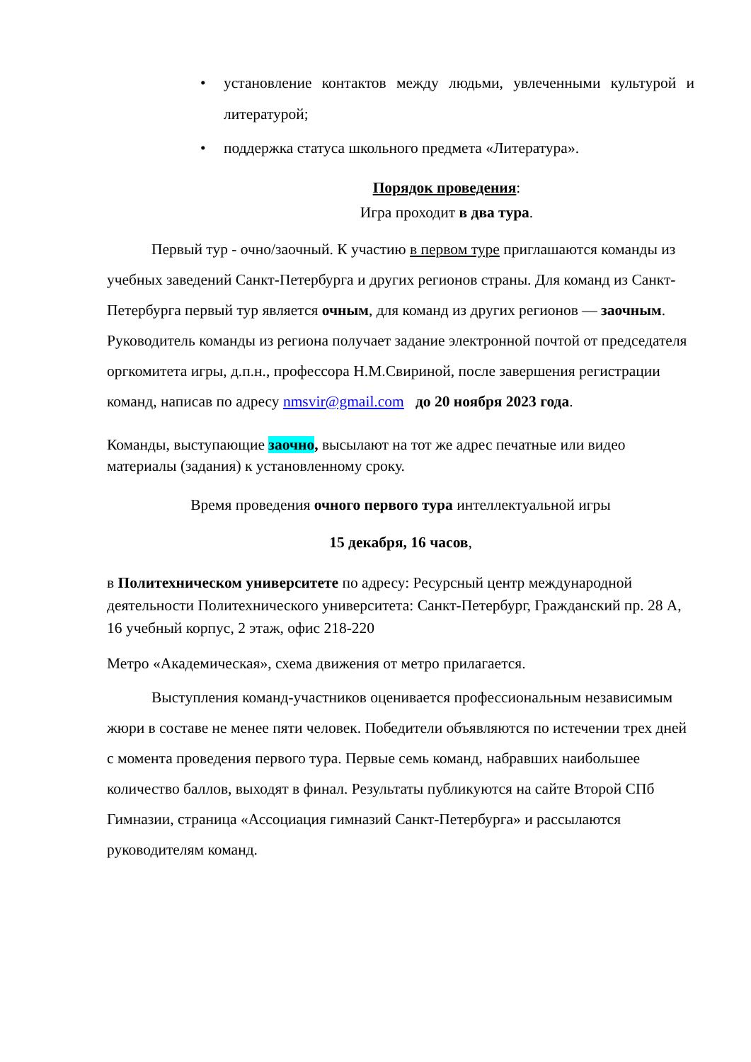• установление контактов между людьми, увлеченными культурой и литературой;
• поддержка статуса школьного предмета «Литература».
Порядок проведения:
Игра проходит в два тура.
Первый тур - очно/заочный. К участию в первом туре приглашаются команды из учебных заведений Санкт-Петербурга и других регионов страны. Для команд из Санкт-Петербурга первый тур является очным, для команд из других регионов — заочным. Руководитель команды из региона получает задание электронной почтой от председателя оргкомитета игры, д.п.н., профессора Н.М.Свириной, после завершения регистрации команд, написав по адресу nmsvir@gmail.com до 20 ноября 2023 года.
Команды, выступающие заочно, высылают на тот же адрес печатные или видео материалы (задания) к установленному сроку.
Время проведения очного первого тура интеллектуальной игры
15 декабря, 16 часов,
в Политехническом университете по адресу: Ресурсный центр международной деятельности Политехнического университета: Санкт-Петербург, Гражданский пр. 28 А, 16 учебный корпус, 2 этаж, офис 218-220
Метро «Академическая», схема движения от метро прилагается.
Выступления команд-участников оценивается профессиональным независимым жюри в составе не менее пяти человек. Победители объявляются по истечении трех дней с момента проведения первого тура. Первые семь команд, набравших наибольшее количество баллов, выходят в финал. Результаты публикуются на сайте Второй СПб Гимназии, страница «Ассоциация гимназий Санкт-Петербурга» и рассылаются руководителям команд.